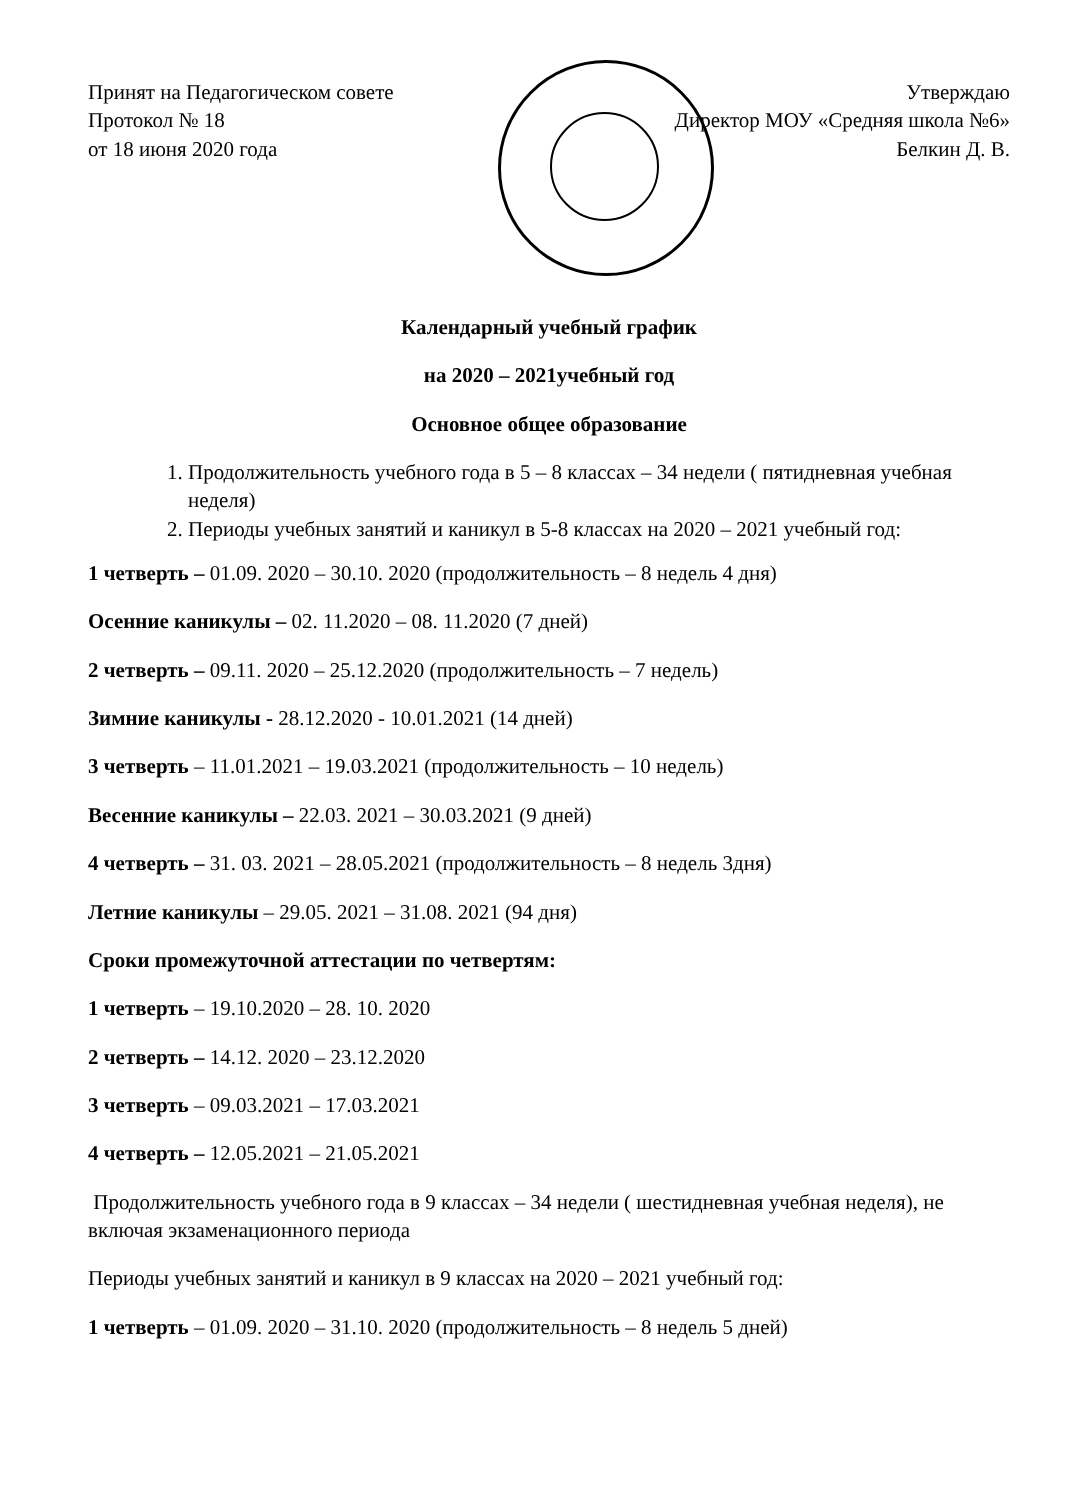Принят на Педагогическом совете
Протокол № 18
от 18 июня 2020 года
Утверждаю
Директор МОУ «Средняя школа №6»
Белкин Д. В.
Календарный учебный график
на 2020 – 2021учебный год
Основное общее образование
1. Продолжительность учебного года в 5 – 8 классах – 34 недели ( пятидневная учебная неделя)
2. Периоды учебных занятий и каникул в 5-8 классах на 2020 – 2021 учебный год:
1 четверть – 01.09. 2020 – 30.10. 2020 (продолжительность – 8 недель 4 дня)
Осенние каникулы – 02. 11.2020 – 08. 11.2020 (7 дней)
2 четверть – 09.11. 2020 – 25.12.2020 (продолжительность – 7 недель)
Зимние каникулы - 28.12.2020 - 10.01.2021 (14 дней)
3 четверть – 11.01.2021 – 19.03.2021 (продолжительность – 10 недель)
Весенние каникулы – 22.03. 2021 – 30.03.2021 (9 дней)
4 четверть – 31. 03. 2021 – 28.05.2021 (продолжительность – 8 недель 3дня)
Летние каникулы – 29.05. 2021 – 31.08. 2021 (94 дня)
Сроки промежуточной аттестации по четвертям:
1 четверть – 19.10.2020 – 28. 10. 2020
2 четверть – 14.12. 2020 – 23.12.2020
3 четверть – 09.03.2021 – 17.03.2021
4 четверть – 12.05.2021 – 21.05.2021
Продолжительность учебного года в 9 классах – 34 недели ( шестидневная учебная неделя), не включая экзаменационного периода
Периоды учебных занятий и каникул в 9 классах на 2020 – 2021 учебный год:
1 четверть – 01.09. 2020 – 31.10. 2020 (продолжительность – 8 недель 5 дней)